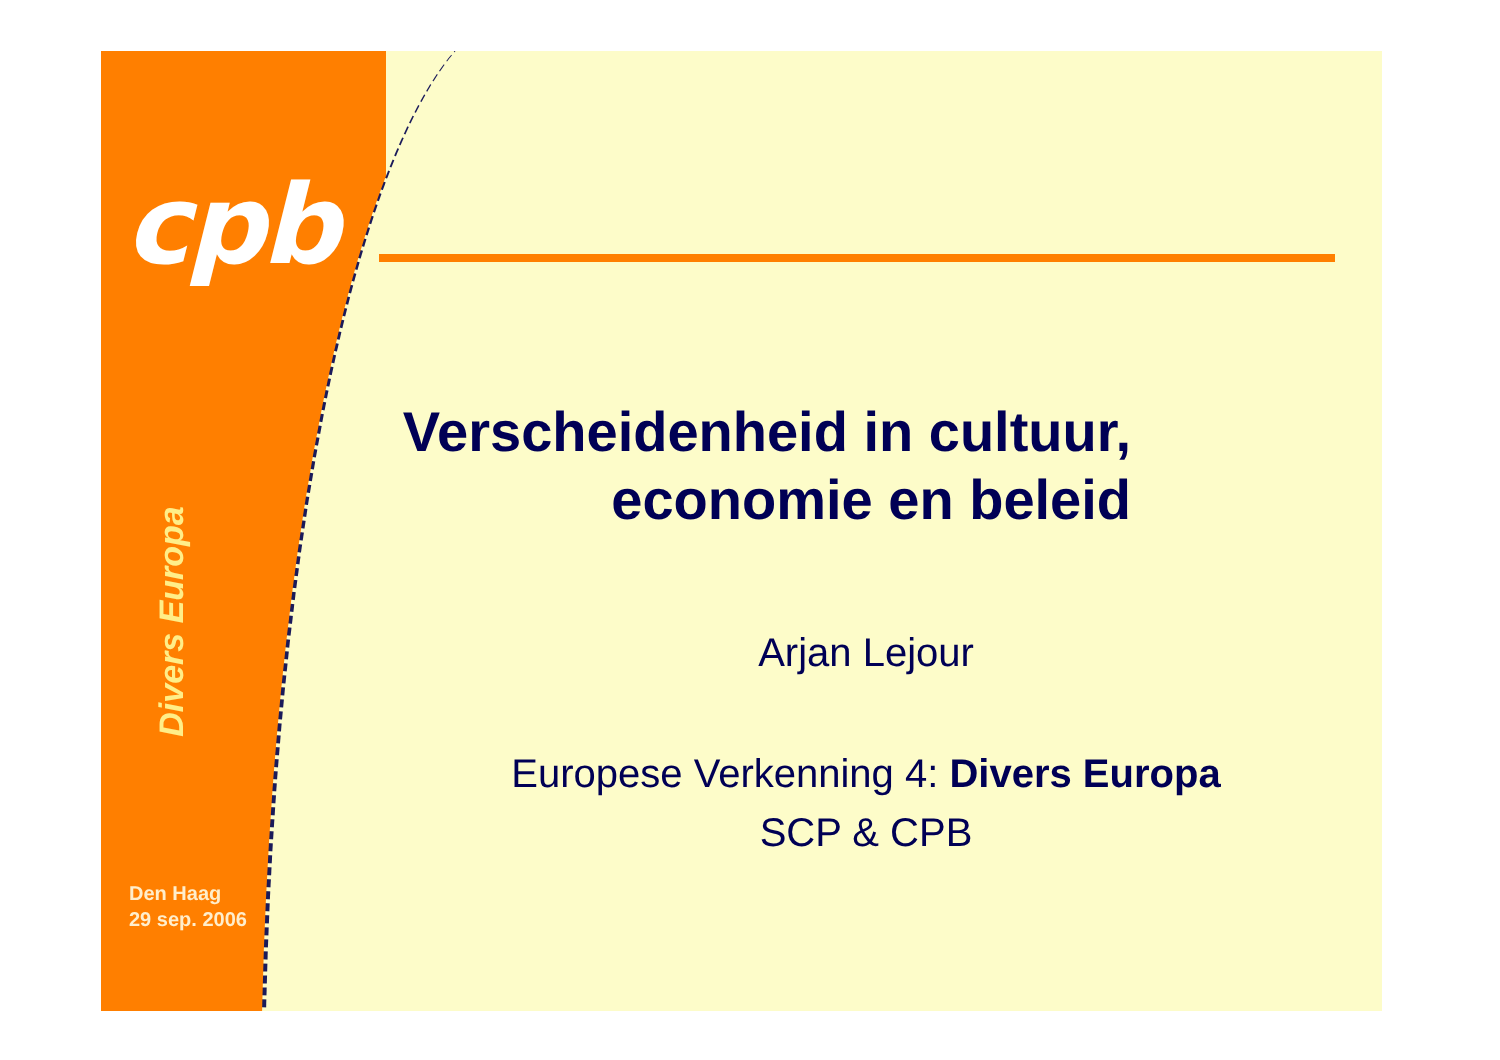cpb
Divers Europa
Den Haag
29 sep. 2006
Verscheidenheid in cultuur,
economie en beleid
Arjan Lejour
Europese Verkenning 4: Divers Europa
SCP & CPB